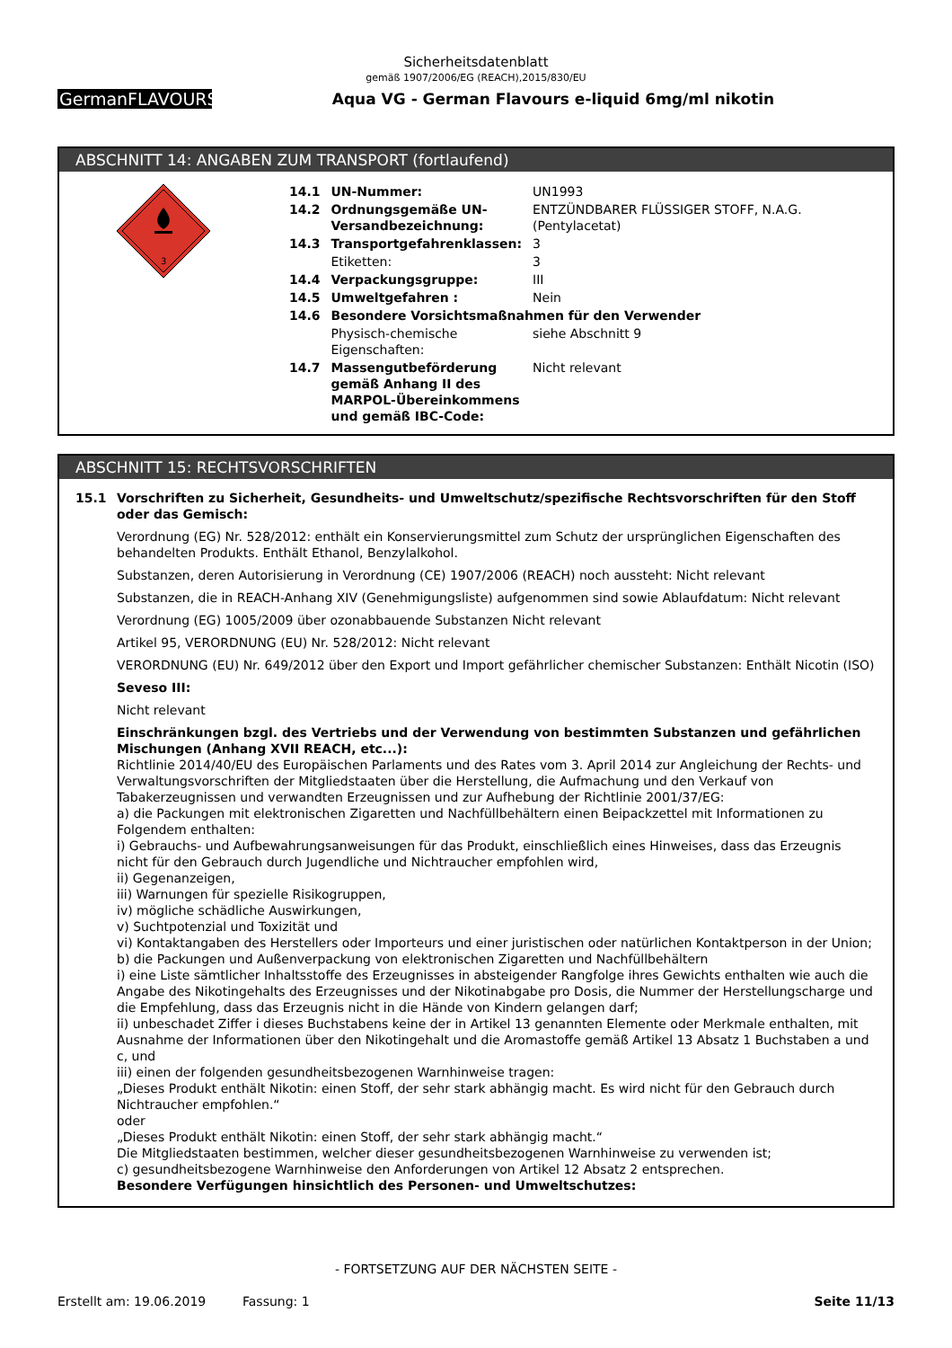Sicherheitsdatenblatt
gemäß 1907/2006/EG (REACH),2015/830/EU
GermanFLAVOURS
Aqua VG - German Flavours e-liquid 6mg/ml nikotin
ABSCHNITT 14: ANGABEN ZUM TRANSPORT (fortlaufend)
3
| 14.1 | UN-Nummer: | UN1993 |
| 14.2 | Ordnungsgemäße UN-Versandbezeichnung: | ENTZÜNDBARER FLÜSSIGER STOFF, N.A.G. (Pentylacetat) |
| 14.3 | Transportgefahrenklassen: | 3 |
| | Etiketten: | 3 |
| 14.4 | Verpackungsgruppe: | III |
| 14.5 | Umweltgefahren : | Nein |
| 14.6 | Besondere Vorsichtsmaßnahmen für den Verwender | |
| | Physisch-chemische Eigenschaften: | siehe Abschnitt 9 |
| 14.7 | Massengutbeförderung gemäß Anhang II des MARPOL-Übereinkommens und gemäß IBC-Code: | Nicht relevant |
ABSCHNITT 15: RECHTSVORSCHRIFTEN
15.1 Vorschriften zu Sicherheit, Gesundheits- und Umweltschutz/spezifische Rechtsvorschriften für den Stoff oder das Gemisch:
Verordnung (EG) Nr. 528/2012: enthält ein Konservierungsmittel zum Schutz der ursprünglichen Eigenschaften des behandelten Produkts. Enthält Ethanol, Benzylalkohol.
Substanzen, deren Autorisierung in Verordnung (CE) 1907/2006 (REACH) noch aussteht: Nicht relevant
Substanzen, die in REACH-Anhang XIV (Genehmigungsliste) aufgenommen sind sowie Ablaufdatum: Nicht relevant
Verordnung (EG) 1005/2009 über ozonabbauende Substanzen Nicht relevant
Artikel 95, VERORDNUNG (EU) Nr. 528/2012: Nicht relevant
VERORDNUNG (EU) Nr. 649/2012 über den Export und Import gefährlicher chemischer Substanzen: Enthält Nicotin (ISO)
Seveso III:
Nicht relevant
Einschränkungen bzgl. des Vertriebs und der Verwendung von bestimmten Substanzen und gefährlichen Mischungen (Anhang XVII REACH, etc...):
Richtlinie 2014/40/EU des Europäischen Parlaments und des Rates vom 3. April 2014 zur Angleichung der Rechts- und Verwaltungsvorschriften der Mitgliedstaaten über die Herstellung, die Aufmachung und den Verkauf von Tabakerzeugnissen und verwandten Erzeugnissen und zur Aufhebung der Richtlinie 2001/37/EG:
a) die Packungen mit elektronischen Zigaretten und Nachfüllbehältern einen Beipackzettel mit Informationen zu Folgendem enthalten:
i) Gebrauchs- und Aufbewahrungsanweisungen für das Produkt, einschließlich eines Hinweises, dass das Erzeugnis nicht für den Gebrauch durch Jugendliche und Nichtraucher empfohlen wird,
ii) Gegenanzeigen,
iii) Warnungen für spezielle Risikogruppen,
iv) mögliche schädliche Auswirkungen,
v) Suchtpotenzial und Toxizität und
vi) Kontaktangaben des Herstellers oder Importeurs und einer juristischen oder natürlichen Kontaktperson in der Union;
b) die Packungen und Außenverpackung von elektronischen Zigaretten und Nachfüllbehältern
i) eine Liste sämtlicher Inhaltsstoffe des Erzeugnisses in absteigender Rangfolge ihres Gewichts enthalten wie auch die Angabe des Nikotingehalts des Erzeugnisses und der Nikotinabgabe pro Dosis, die Nummer der Herstellungscharge und die Empfehlung, dass das Erzeugnis nicht in die Hände von Kindern gelangen darf;
ii) unbeschadet Ziffer i dieses Buchstabens keine der in Artikel 13 genannten Elemente oder Merkmale enthalten, mit Ausnahme der Informationen über den Nikotingehalt und die Aromastoffe gemäß Artikel 13 Absatz 1 Buchstaben a und c, und
iii) einen der folgenden gesundheitsbezogenen Warnhinweise tragen:
„Dieses Produkt enthält Nikotin: einen Stoff, der sehr stark abhängig macht. Es wird nicht für den Gebrauch durch Nichtraucher empfohlen.“
oder
„Dieses Produkt enthält Nikotin: einen Stoff, der sehr stark abhängig macht.“
Die Mitgliedstaaten bestimmen, welcher dieser gesundheitsbezogenen Warnhinweise zu verwenden ist;
c) gesundheitsbezogene Warnhinweise den Anforderungen von Artikel 12 Absatz 2 entsprechen.
Besondere Verfügungen hinsichtlich des Personen- und Umweltschutzes:
- FORTSETZUNG AUF DER NÄCHSTEN SEITE -
Erstellt am: 19.06.2019 Fassung: 1 Seite 11/13